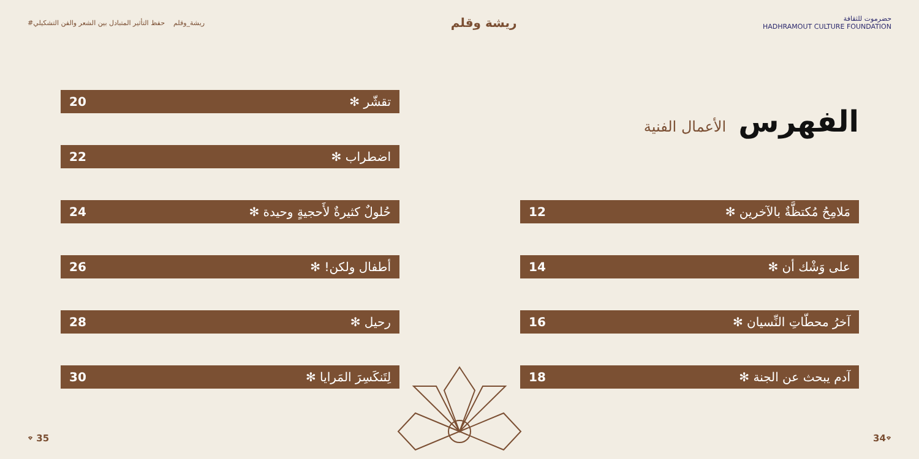#ريشة_وقلم حفظ التأثير المتبادل بين الشعر والفن التشكيلي
ريشة وقلم
حضرموت للثقافة
HADHRAMOUT CULTURE FOUNDATION
الفهرس
الأعمال الفنية
12 مَلامِحُ مُكتظَّةٌ بالآخرين ✻
14 على وَشْك أن ✻
16 آخرُ محطّاتِ النِّسيان ✻
18 آدم يبحث عن الجنة ✻
20 تقشّر ✻
22 اضطراب ✻
24 حُلولٌ كثيرةٌ لأَحجيةٍ وحيدة ✻
26 أطفال ولكن! ✻
28 رحيل ✻
30 لِتَنكَسِرَ المَرايا ✻
⌔ 35 34⌔